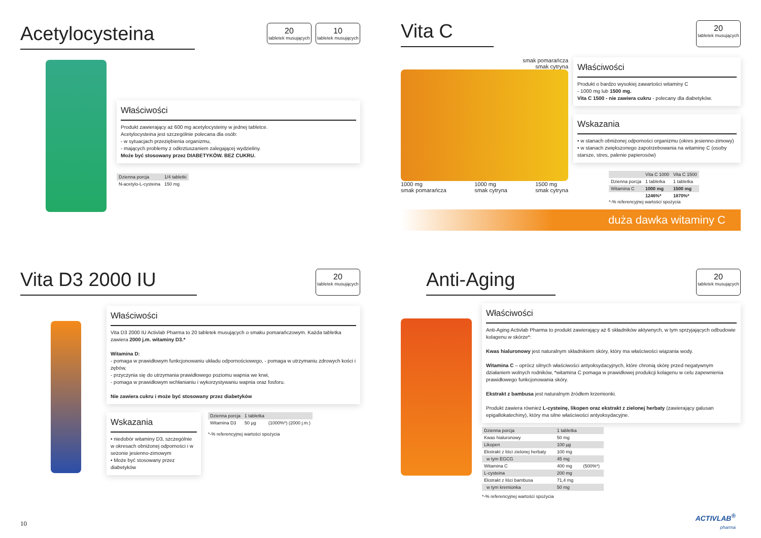Acetylocysteina
20 tabletek musujących 10 tabletek musujących
Właściwości
Produkt zawierający aż 600 mg acetylocysteiny w jednej tabletce.
Acetylocysteina jest szczególnie polecana dla osób:
- w sytuacjach przeziębienia organizmu,
- mających problemy z odkrztuszaniem zalegającej wydzieliny.
Może być stosowany przez DIABETYKÓW. BEZ CUKRU.
| Dzienna porcja | 1/4 tabletki |
| N-acetylo-L-cysteina | 150 mg |
Vita C
20 tabletek musujących
smak pomarańcza
smak cytryna
1000 mg
smak pomarańcza 1000 mg
smak cytryna 1500 mg
smak cytryna
Właściwości
Produkt o bardzo wysokiej zawartości witaminy C
- 1000 mg lub 1500 mg.
Vita C 1500 - nie zawiera cukru - polecany dla diabetyków.
Wskazania
• w stanach obniżonej odporności organizmu (okres jesienno-zimowy)
• w stanach zwiększonego zapotrzebowania na witaminę C (osoby starsze, stres, palenie papierosów)
| | Vita C 1000 | Vita C 1500 |
| --- | --- | --- |
| Dzienna porcja | 1 tabletka | 1 tabletka |
| Witamina C | 1000 mg | 1500 mg |
| | 1246%* | 1870%* |
*-% referencyjnej wartości spożycia
duża dawka witaminy C
Vita D3 2000 IU
20 tabletek musujących
Właściwości
Vita D3 2000 IU Activlab Pharma to 20 tabletek musujących o smaku pomarańczowym. Każda tabletka zawiera 2000 j.m. witaminy D3.*
Witamina D:
- pomaga w prawidłowym funkcjonowaniu układu odpornościowego, - pomaga w utrzymaniu zdrowych kości i zębów,
- przyczynia się do utrzymania prawidłowego poziomu wapnia we krwi,
- pomaga w prawidłowym wchłanianiu i wykorzystywaniu wapnia oraz fosforu.
Nie zawiera cukru i może być stosowany przez diabetyków
Wskazania
• niedobór witaminy D3, szczególnie w okresach obniżonej odporności i w sezonie jesienno-zimowym
• Może być stosowany przez diabetyków
| Dzienna porcja | 1 tabletka | |
| Witamina D3 | 50 µg | (1000%*) (2000 j.m.) |
*-% referencyjnej wartości spożycia
10
Anti-Aging
20 tabletek musujących
Właściwości
Anti-Aging Activlab Pharma to produkt zawierający aż 6 składników aktywnych, w tym sprzyjających odbudowie kolagenu w skórze*:
Kwas hialuronowy jest naturalnym składnikiem skóry, który ma właściwości wiązania wody.
Witamina C – oprócz silnych właściwości antyoksydacyjnych, które chronią skórę przed negatywnym działaniem wolnych rodników, *witamina C pomaga w prawidłowej produkcji kolagenu w celu zapewnienia prawidłowego funkcjonowania skóry.
Ekstrakt z bambusa jest naturalnym źródłem krzemionki.
Produkt zawiera również L-cysteinę, likopen oraz ekstrakt z zielonej herbaty (zawierający galusan epigallokatechiny), który ma silne właściwości antyoksydacyjne.
| Dzienna porcja | 1 tabletka | |
| Kwas hialuronowy | 50 mg | |
| Likopen | 100 µg | |
| Ekstrakt z liści zielonej herbaty | 100 mg | |
| w tym EGCG | 45 mg | |
| Witamina C | 400 mg | (500%*) |
| L-cysteina | 200 mg | |
| Ekstrakt z liści bambusa | 71,4 mg | |
| w tym kremionka | 50 mg | |
*-% referencyjnej wartości spożycia
ACTIVLAB<sup>®</sup>
pharma